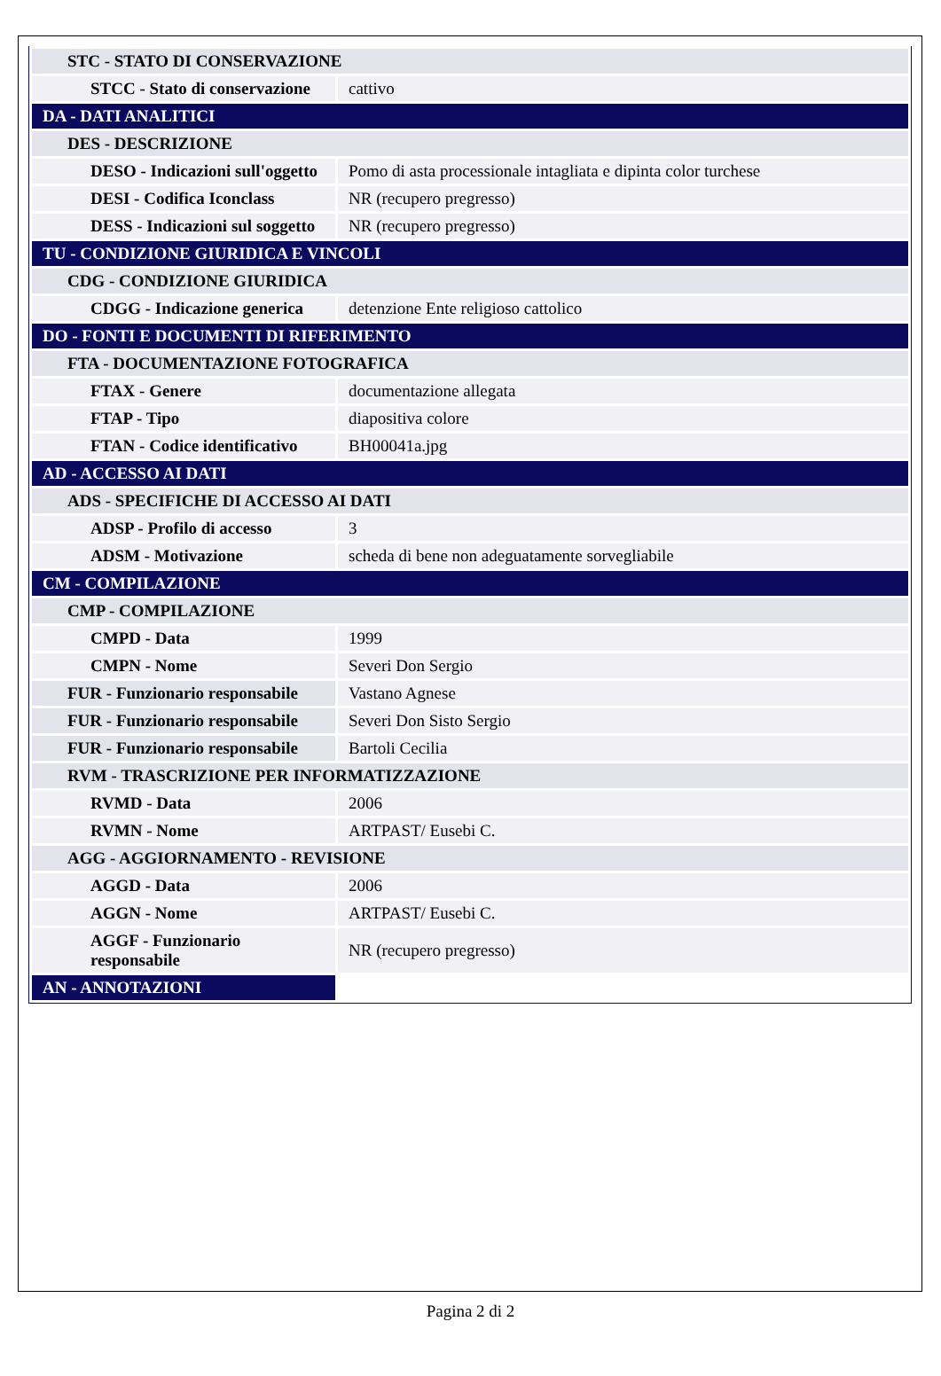| STC - STATO DI CONSERVAZIONE | |
| STCC - Stato di conservazione | cattivo |
| DA - DATI ANALITICI | |
| DES - DESCRIZIONE | |
| DESO - Indicazioni sull'oggetto | Pomo di asta processionale intagliata e dipinta color turchese |
| DESI - Codifica Iconclass | NR (recupero pregresso) |
| DESS - Indicazioni sul soggetto | NR (recupero pregresso) |
| TU - CONDIZIONE GIURIDICA E VINCOLI | |
| CDG - CONDIZIONE GIURIDICA | |
| CDGG - Indicazione generica | detenzione Ente religioso cattolico |
| DO - FONTI E DOCUMENTI DI RIFERIMENTO | |
| FTA - DOCUMENTAZIONE FOTOGRAFICA | |
| FTAX - Genere | documentazione allegata |
| FTAP - Tipo | diapositiva colore |
| FTAN - Codice identificativo | BH00041a.jpg |
| AD - ACCESSO AI DATI | |
| ADS - SPECIFICHE DI ACCESSO AI DATI | |
| ADSP - Profilo di accesso | 3 |
| ADSM - Motivazione | scheda di bene non adeguatamente sorvegliabile |
| CM - COMPILAZIONE | |
| CMP - COMPILAZIONE | |
| CMPD - Data | 1999 |
| CMPN - Nome | Severi Don Sergio |
| FUR - Funzionario responsabile | Vastano Agnese |
| FUR - Funzionario responsabile | Severi Don Sisto Sergio |
| FUR - Funzionario responsabile | Bartoli Cecilia |
| RVM - TRASCRIZIONE PER INFORMATIZZAZIONE | |
| RVMD - Data | 2006 |
| RVMN - Nome | ARTPAST/ Eusebi C. |
| AGG - AGGIORNAMENTO - REVISIONE | |
| AGGD - Data | 2006 |
| AGGN - Nome | ARTPAST/ Eusebi C. |
| AGGF - Funzionario responsabile | NR (recupero pregresso) |
| AN - ANNOTAZIONI | |
Pagina 2 di 2